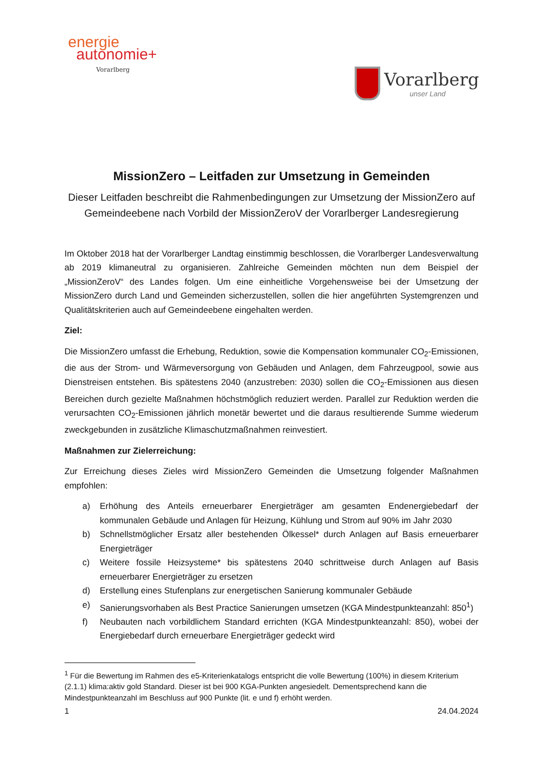energie
autonomie+
Vorarlberg
Vorarlberg
unser Land
MissionZero – Leitfaden zur Umsetzung in Gemeinden
Dieser Leitfaden beschreibt die Rahmenbedingungen zur Umsetzung der MissionZero auf Gemeindeebene nach Vorbild der MissionZeroV der Vorarlberger Landesregierung
Im Oktober 2018 hat der Vorarlberger Landtag einstimmig beschlossen, die Vorarlberger Landesverwaltung ab 2019 klimaneutral zu organisieren. Zahlreiche Gemeinden möchten nun dem Beispiel der „MissionZeroV“ des Landes folgen. Um eine einheitliche Vorgehensweise bei der Umsetzung der MissionZero durch Land und Gemeinden sicherzustellen, sollen die hier angeführten Systemgrenzen und Qualitätskriterien auch auf Gemeindeebene eingehalten werden.
Ziel:
Die MissionZero umfasst die Erhebung, Reduktion, sowie die Kompensation kommunaler CO<sub>2</sub>-Emissionen, die aus der Strom- und Wärmeversorgung von Gebäuden und Anlagen, dem Fahrzeugpool, sowie aus Dienstreisen entstehen. Bis spätestens 2040 (anzustreben: 2030) sollen die CO<sub>2</sub>-Emissionen aus diesen Bereichen durch gezielte Maßnahmen höchstmöglich reduziert werden. Parallel zur Reduktion werden die verursachten CO<sub>2</sub>-Emissionen jährlich monetär bewertet und die daraus resultierende Summe wiederum zweckgebunden in zusätzliche Klimaschutzmaßnahmen reinvestiert.
Maßnahmen zur Zielerreichung:
Zur Erreichung dieses Zieles wird MissionZero Gemeinden die Umsetzung folgender Maßnahmen empfohlen:
a) Erhöhung des Anteils erneuerbarer Energieträger am gesamten Endenergiebedarf der kommunalen Gebäude und Anlagen für Heizung, Kühlung und Strom auf 90% im Jahr 2030
b) Schnellstmöglicher Ersatz aller bestehenden Ölkessel* durch Anlagen auf Basis erneuerbarer Energieträger
c) Weitere fossile Heizsysteme* bis spätestens 2040 schrittweise durch Anlagen auf Basis erneuerbarer Energieträger zu ersetzen
d) Erstellung eines Stufenplans zur energetischen Sanierung kommunaler Gebäude
e) Sanierungsvorhaben als Best Practice Sanierungen umsetzen (KGA Mindestpunkteanzahl: 850<sup>1</sup>)
f) Neubauten nach vorbildlichem Standard errichten (KGA Mindestpunkteanzahl: 850), wobei der Energiebedarf durch erneuerbare Energieträger gedeckt wird
<sup>1</sup> Für die Bewertung im Rahmen des e5-Kriterienkatalogs entspricht die volle Bewertung (100%) in diesem Kriterium (2.1.1) klima:aktiv gold Standard. Dieser ist bei 900 KGA-Punkten angesiedelt. Dementsprechend kann die Mindestpunkteanzahl im Beschluss auf 900 Punkte (lit. e und f) erhöht werden.
1 24.04.2024